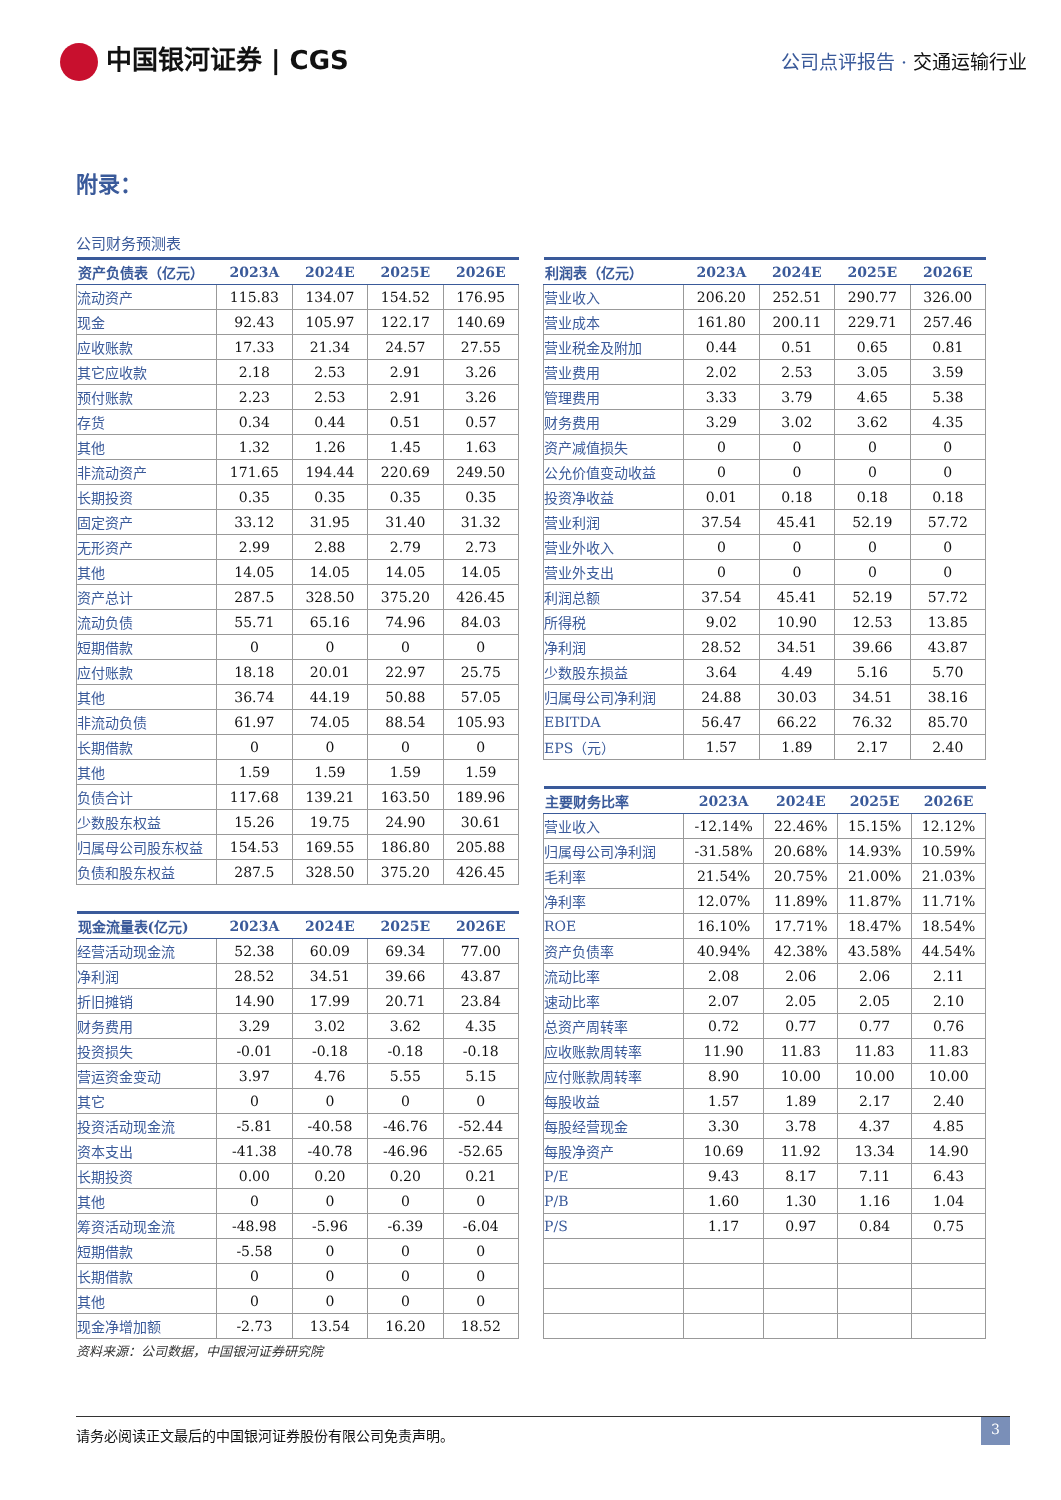中国银河证券 | CGS
公司点评报告 · 交通运输行业
附录：
公司财务预测表
| 资产负债表（亿元） | 2023A | 2024E | 2025E | 2026E |
| --- | --- | --- | --- | --- |
| 流动资产 | 115.83 | 134.07 | 154.52 | 176.95 |
| 现金 | 92.43 | 105.97 | 122.17 | 140.69 |
| 应收账款 | 17.33 | 21.34 | 24.57 | 27.55 |
| 其它应收款 | 2.18 | 2.53 | 2.91 | 3.26 |
| 预付账款 | 2.23 | 2.53 | 2.91 | 3.26 |
| 存货 | 0.34 | 0.44 | 0.51 | 0.57 |
| 其他 | 1.32 | 1.26 | 1.45 | 1.63 |
| 非流动资产 | 171.65 | 194.44 | 220.69 | 249.50 |
| 长期投资 | 0.35 | 0.35 | 0.35 | 0.35 |
| 固定资产 | 33.12 | 31.95 | 31.40 | 31.32 |
| 无形资产 | 2.99 | 2.88 | 2.79 | 2.73 |
| 其他 | 14.05 | 14.05 | 14.05 | 14.05 |
| 资产总计 | 287.5 | 328.50 | 375.20 | 426.45 |
| 流动负债 | 55.71 | 65.16 | 74.96 | 84.03 |
| 短期借款 | 0 | 0 | 0 | 0 |
| 应付账款 | 18.18 | 20.01 | 22.97 | 25.75 |
| 其他 | 36.74 | 44.19 | 50.88 | 57.05 |
| 非流动负债 | 61.97 | 74.05 | 88.54 | 105.93 |
| 长期借款 | 0 | 0 | 0 | 0 |
| 其他 | 1.59 | 1.59 | 1.59 | 1.59 |
| 负债合计 | 117.68 | 139.21 | 163.50 | 189.96 |
| 少数股东权益 | 15.26 | 19.75 | 24.90 | 30.61 |
| 归属母公司股东权益 | 154.53 | 169.55 | 186.80 | 205.88 |
| 负债和股东权益 | 287.5 | 328.50 | 375.20 | 426.45 |
| 现金流量表(亿元) | 2023A | 2024E | 2025E | 2026E |
| --- | --- | --- | --- | --- |
| 经营活动现金流 | 52.38 | 60.09 | 69.34 | 77.00 |
| 净利润 | 28.52 | 34.51 | 39.66 | 43.87 |
| 折旧摊销 | 14.90 | 17.99 | 20.71 | 23.84 |
| 财务费用 | 3.29 | 3.02 | 3.62 | 4.35 |
| 投资损失 | -0.01 | -0.18 | -0.18 | -0.18 |
| 营运资金变动 | 3.97 | 4.76 | 5.55 | 5.15 |
| 其它 | 0 | 0 | 0 | 0 |
| 投资活动现金流 | -5.81 | -40.58 | -46.76 | -52.44 |
| 资本支出 | -41.38 | -40.78 | -46.96 | -52.65 |
| 长期投资 | 0.00 | 0.20 | 0.20 | 0.21 |
| 其他 | 0 | 0 | 0 | 0 |
| 筹资活动现金流 | -48.98 | -5.96 | -6.39 | -6.04 |
| 短期借款 | -5.58 | 0 | 0 | 0 |
| 长期借款 | 0 | 0 | 0 | 0 |
| 其他 | 0 | 0 | 0 | 0 |
| 现金净增加额 | -2.73 | 13.54 | 16.20 | 18.52 |
| 利润表（亿元） | 2023A | 2024E | 2025E | 2026E |
| --- | --- | --- | --- | --- |
| 营业收入 | 206.20 | 252.51 | 290.77 | 326.00 |
| 营业成本 | 161.80 | 200.11 | 229.71 | 257.46 |
| 营业税金及附加 | 0.44 | 0.51 | 0.65 | 0.81 |
| 营业费用 | 2.02 | 2.53 | 3.05 | 3.59 |
| 管理费用 | 3.33 | 3.79 | 4.65 | 5.38 |
| 财务费用 | 3.29 | 3.02 | 3.62 | 4.35 |
| 资产减值损失 | 0 | 0 | 0 | 0 |
| 公允价值变动收益 | 0 | 0 | 0 | 0 |
| 投资净收益 | 0.01 | 0.18 | 0.18 | 0.18 |
| 营业利润 | 37.54 | 45.41 | 52.19 | 57.72 |
| 营业外收入 | 0 | 0 | 0 | 0 |
| 营业外支出 | 0 | 0 | 0 | 0 |
| 利润总额 | 37.54 | 45.41 | 52.19 | 57.72 |
| 所得税 | 9.02 | 10.90 | 12.53 | 13.85 |
| 净利润 | 28.52 | 34.51 | 39.66 | 43.87 |
| 少数股东损益 | 3.64 | 4.49 | 5.16 | 5.70 |
| 归属母公司净利润 | 24.88 | 30.03 | 34.51 | 38.16 |
| EBITDA | 56.47 | 66.22 | 76.32 | 85.70 |
| EPS（元） | 1.57 | 1.89 | 2.17 | 2.40 |
| 主要财务比率 | 2023A | 2024E | 2025E | 2026E |
| --- | --- | --- | --- | --- |
| 营业收入 | -12.14% | 22.46% | 15.15% | 12.12% |
| 归属母公司净利润 | -31.58% | 20.68% | 14.93% | 10.59% |
| 毛利率 | 21.54% | 20.75% | 21.00% | 21.03% |
| 净利率 | 12.07% | 11.89% | 11.87% | 11.71% |
| ROE | 16.10% | 17.71% | 18.47% | 18.54% |
| 资产负债率 | 40.94% | 42.38% | 43.58% | 44.54% |
| 流动比率 | 2.08 | 2.06 | 2.06 | 2.11 |
| 速动比率 | 2.07 | 2.05 | 2.05 | 2.10 |
| 总资产周转率 | 0.72 | 0.77 | 0.77 | 0.76 |
| 应收账款周转率 | 11.90 | 11.83 | 11.83 | 11.83 |
| 应付账款周转率 | 8.90 | 10.00 | 10.00 | 10.00 |
| 每股收益 | 1.57 | 1.89 | 2.17 | 2.40 |
| 每股经营现金 | 3.30 | 3.78 | 4.37 | 4.85 |
| 每股净资产 | 10.69 | 11.92 | 13.34 | 14.90 |
| P/E | 9.43 | 8.17 | 7.11 | 6.43 |
| P/B | 1.60 | 1.30 | 1.16 | 1.04 |
| P/S | 1.17 | 0.97 | 0.84 | 0.75 |
资料来源：公司数据，中国银河证券研究院
请务必阅读正文最后的中国银河证券股份有限公司免责声明。 3